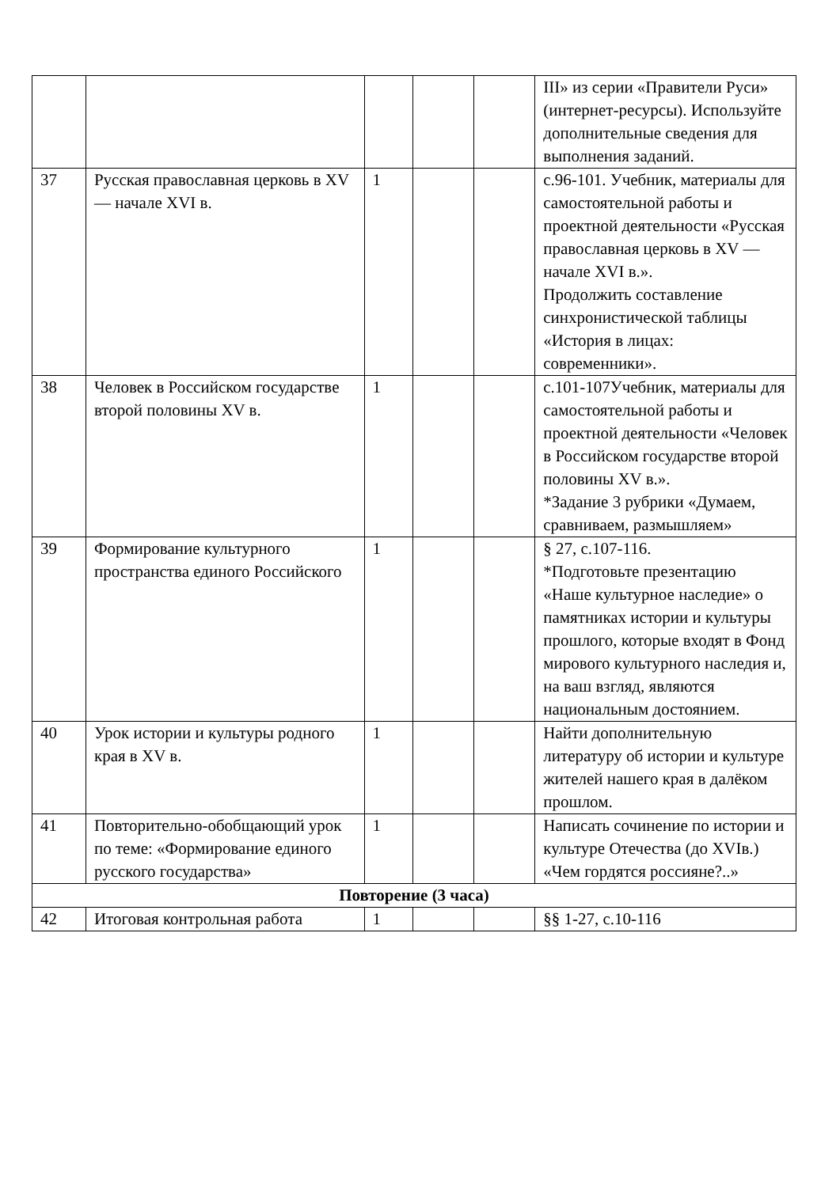| | | | | | III» из серии «Правители Руси» (интернет-ресурсы). Используйте дополнительные сведения для выполнения заданий. |
| 37 | Русская православная церковь в XV — начале XVI в. | 1 | | | с.96-101. Учебник, материалы для самостоятельной работы и проектной деятельности «Русская православная церковь в XV — начале XVI в.». Продолжить составление синхронистической таблицы «История в лицах: современники». |
| 38 | Человек в Российском государстве второй половины XV в. | 1 | | | с.101-107Учебник, материалы для самостоятельной работы и проектной деятельности «Человек в Российском государстве второй половины XV в.». *Задание 3 рубрики «Думаем, сравниваем, размышляем» |
| 39 | Формирование культурного пространства единого Российского | 1 | | | § 27, с.107-116. *Подготовьте презентацию «Наше культурное наследие» о памятниках истории и культуры прошлого, которые входят в Фонд мирового культурного наследия и, на ваш взгляд, являются национальным достоянием. |
| 40 | Урок истории и культуры родного края в XV в. | 1 | | | Найти дополнительную литературу об истории и культуре жителей нашего края в далёком прошлом. |
| 41 | Повторительно-обобщающий урок по теме: «Формирование единого русского государства» | 1 | | | Написать сочинение по истории и культуре Отечества (до XVIв.) «Чем гордятся россияне?..» |
| Повторение (3 часа) | | | | | |
| 42 | Итоговая контрольная работа | 1 | | | §§ 1-27, с.10-116 |